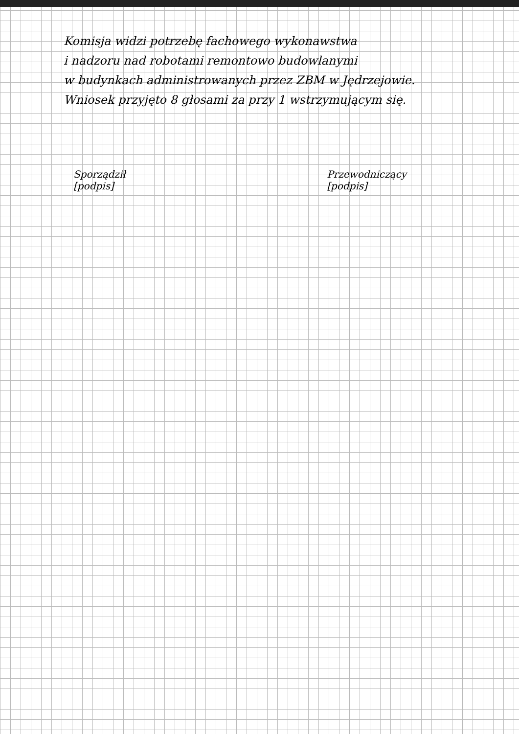Komisja widzi potrzebę fachowego wykonawstwa
i nadzoru nad robotami remontowo budowlanymi
w budynkach administrowanych przez ZBM w Jędrzejowie.
Wniosek przyjęto 8 głosami za przy 1 wstrzymującym się.
Sporządził
[podpis]
Przewodniczący
[podpis]